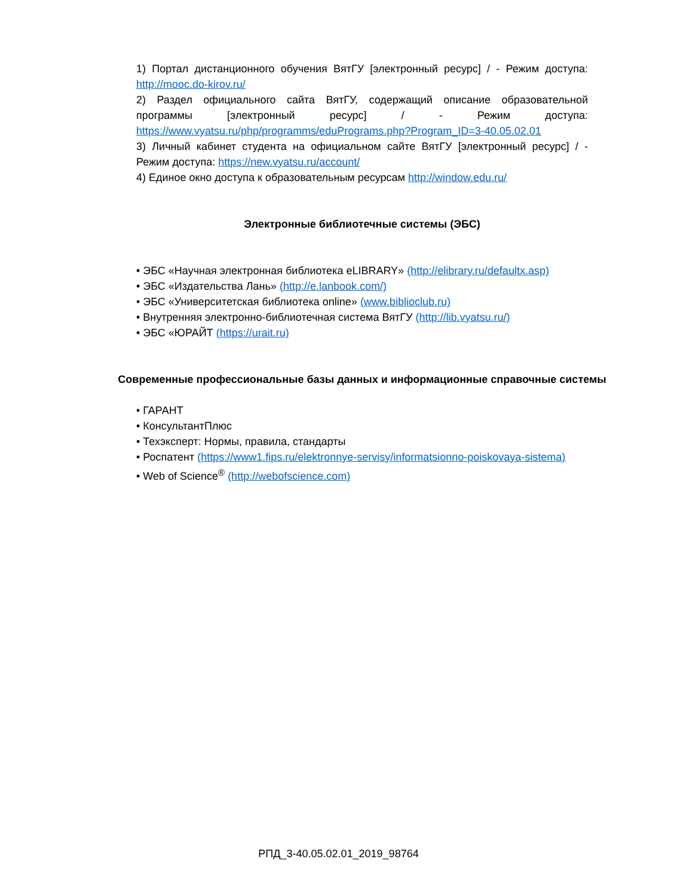1) Портал дистанционного обучения ВятГУ [электронный ресурс] / - Режим доступа: http://mooc.do-kirov.ru/
2) Раздел официального сайта ВятГУ, содержащий описание образовательной программы [электронный ресурс] / - Режим доступа: https://www.vyatsu.ru/php/programms/eduPrograms.php?Program_ID=3-40.05.02.01
3) Личный кабинет студента на официальном сайте ВятГУ [электронный ресурс] / - Режим доступа: https://new.vyatsu.ru/account/
4) Единое окно доступа к образовательным ресурсам http://window.edu.ru/
Электронные библиотечные системы (ЭБС)
• ЭБС «Научная электронная библиотека eLIBRARY» (http://elibrary.ru/defaultx.asp)
• ЭБС «Издательства Лань» (http://e.lanbook.com/)
• ЭБС «Университетская библиотека online» (www.biblioclub.ru)
• Внутренняя электронно-библиотечная система ВятГУ (http://lib.vyatsu.ru/)
• ЭБС «ЮРАЙТ (https://urait.ru)
Современные профессиональные базы данных и информационные справочные системы
• ГАРАНТ
• КонсультантПлюс
• Техэксперт: Нормы, правила, стандарты
• Роспатент (https://www1.fips.ru/elektronnye-servisy/informatsionno-poiskovaya-sistema)
• Web of Science<sup>®</sup> (http://webofscience.com)
РПД_3-40.05.02.01_2019_98764